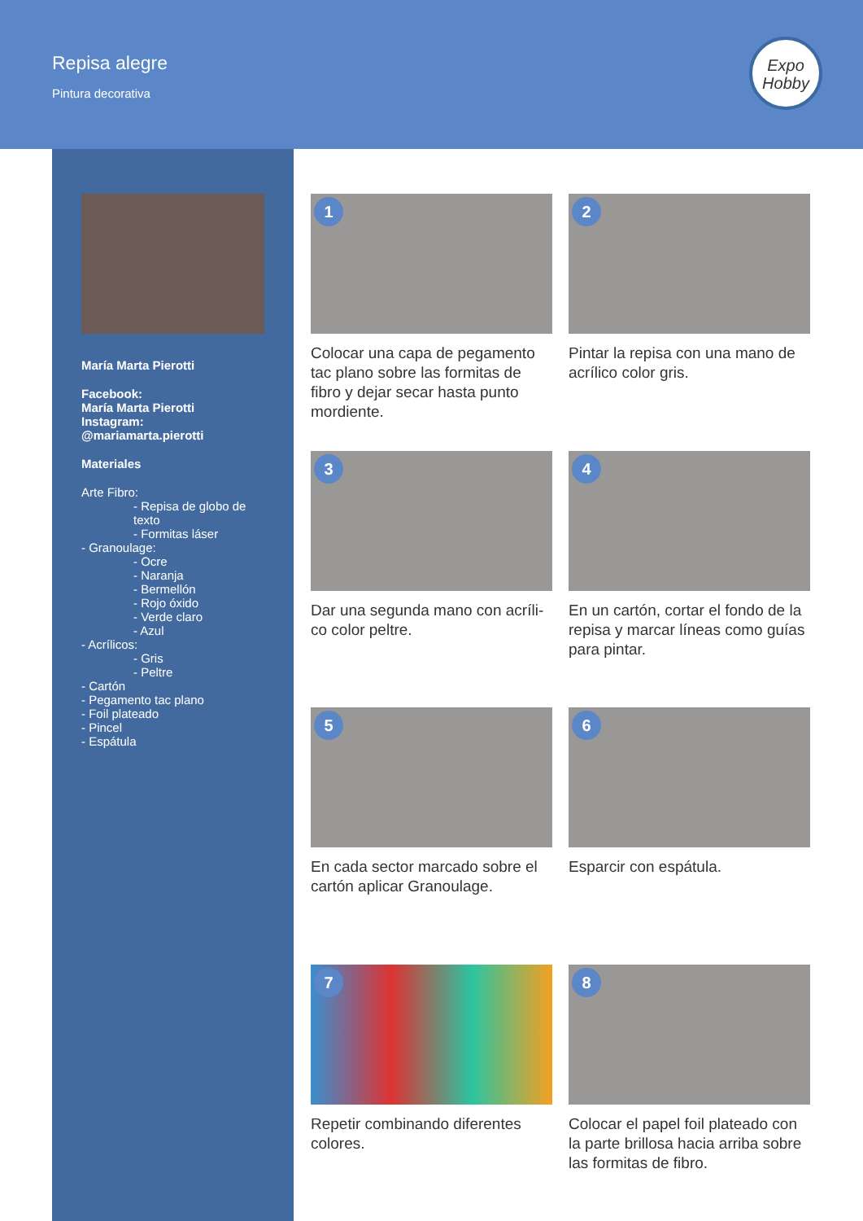Repisa alegre
Pintura decorativa
Expo
Hobby
María Marta Pierotti
Facebook:
María Marta Pierotti
Instagram:
@mariamarta.pierotti
Materiales
Arte Fibro:
- Repisa de globo de texto
- Formitas láser
- Granoulage:
- Ocre
- Naranja
- Bermellón
- Rojo óxido
- Verde claro
- Azul
- Acrílicos:
- Gris
- Peltre
- Cartón
- Pegamento tac plano
- Foil plateado
- Pincel
- Espátula
1
Colocar una capa de pegamento tac plano sobre las formitas de fibro y dejar secar hasta punto mordiente.
2
Pintar la repisa con una mano de acrílico color gris.
3
Dar una segunda mano con acríli-co color peltre.
4
En un cartón, cortar el fondo de la repisa y marcar líneas como guías para pintar.
5
En cada sector marcado sobre el cartón aplicar Granoulage.
6
Esparcir con espátula.
7
Repetir combinando diferentes colores.
8
Colocar el papel foil plateado con la parte brillosa hacia arriba sobre las formitas de fibro.